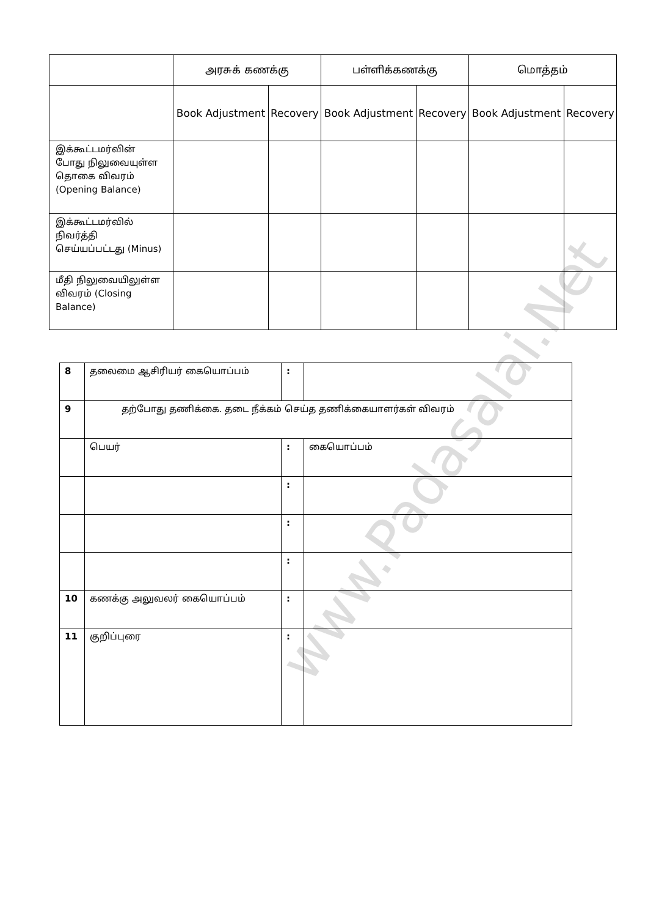| | அரசுக் கணக்கு | | பள்ளிக்கணக்கு | | மொத்தம் | |
| | Book Adjustment | Recovery | Book Adjustment | Recovery | Book Adjustment | Recovery |
| இக்கூட்டமர்வின் போது நிலுவையுள்ள தொகை விவரம் (Opening Balance) | | | | | | |
| இக்கூட்டமர்வில் நிவர்த்தி செய்யப்பட்டது (Minus) | | | | | | |
| மீதி நிலுவையிலுள்ள விவரம் (Closing Balance) | | | | | | |
| 8 | தலைமை ஆசிரியர் கையொப்பம் | : | |
| 9 | தற்போது தணிக்கை. தடை நீக்கம் செய்த தணிக்கையாளர்கள் விவரம் | | |
| | பெயர் | : | கையொப்பம் |
| | | : | |
| | | : | |
| | | : | |
| 10 | கணக்கு அலுவலர் கையொப்பம் | : | |
| 11 | குறிப்புரை | : | |
www.Padasalai.Net